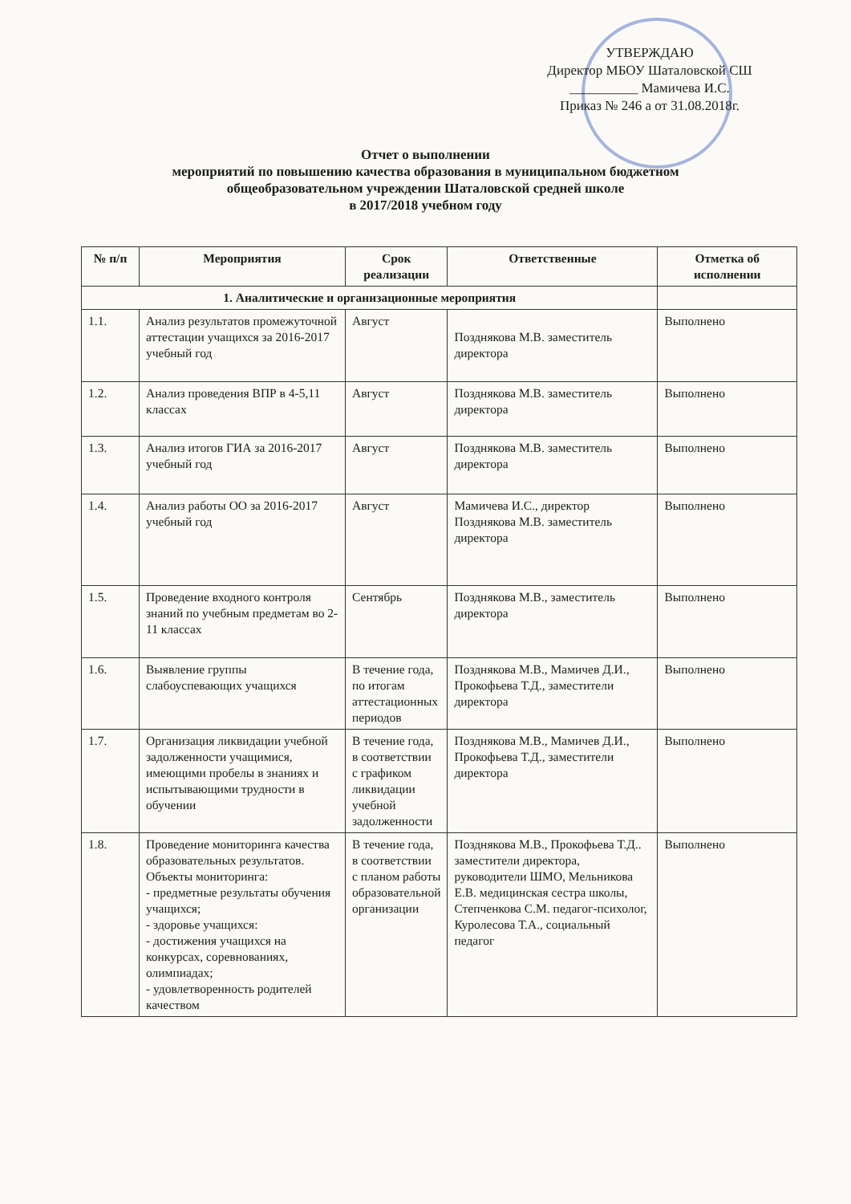УТВЕРЖДАЮ
Директор МБОУ Шаталовской СШ
__________ Мамичева И.С.
Приказ № 246 а от 31.08.2018г.
Отчет о выполнении
мероприятий по повышению качества образования в муниципальном бюджетном
общеобразовательном учреждении Шаталовской средней школе
в 2017/2018 учебном году
| № п/п | Мероприятия | Срок реализации | Ответственные | Отметка об исполнении |
| --- | --- | --- | --- | --- |
| 1. Аналитические и организационные мероприятия | | | | |
| 1.1. | Анализ результатов промежуточной аттестации учащихся за 2016-2017 учебный год | Август | Позднякова М.В. заместитель директора | Выполнено |
| 1.2. | Анализ проведения ВПР в 4-5,11 классах | Август | Позднякова М.В. заместитель директора | Выполнено |
| 1.3. | Анализ итогов ГИА за 2016-2017 учебный год | Август | Позднякова М.В. заместитель директора | Выполнено |
| 1.4. | Анализ работы ОО за 2016-2017 учебный год | Август | Мамичева И.С., директор Позднякова М.В. заместитель директора | Выполнено |
| 1.5. | Проведение входного контроля знаний по учебным предметам во 2-11 классах | Сентябрь | Позднякова М.В., заместитель директора | Выполнено |
| 1.6. | Выявление группы слабоуспевающих учащихся | В течение года, по итогам аттестационных периодов | Позднякова М.В., Мамичев Д.И., Прокофьева Т.Д., заместители директора | Выполнено |
| 1.7. | Организация ликвидации учебной задолженности учащимися, имеющими пробелы в знаниях и испытывающими трудности в обучении | В течение года, в соответствии с графиком ликвидации учебной задолженности | Позднякова М.В., Мамичев Д.И., Прокофьева Т.Д., заместители директора | Выполнено |
| 1.8. | Проведение мониторинга качества образовательных результатов. Объекты мониторинга: - предметные результаты обучения учащихся; - здоровье учащихся: - достижения учащихся на конкурсах, соревнованиях, олимпиадах; - удовлетворенность родителей качеством | В течение года, в соответствии с планом работы образовательной организации | Позднякова М.В., Прокофьева Т.Д.. заместители директора, руководители ШМО, Мельникова Е.В. медицинская сестра школы, Степченкова С.М. педагог-психолог, Куролесова Т.А., социальный педагог | Выполнено |